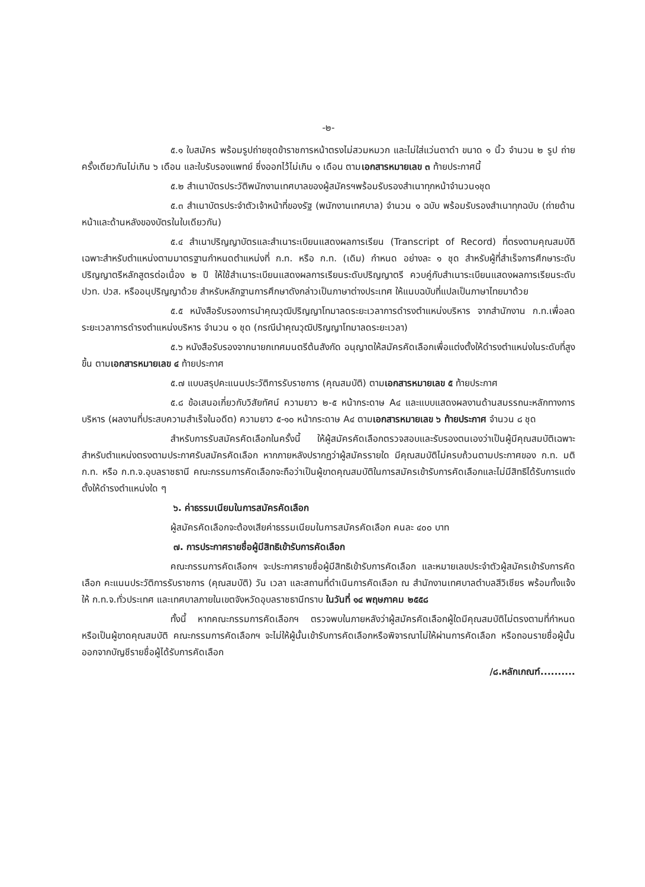-๒-
๕.๑ ใบสมัคร พร้อมรูปถ่ายชุดข้าราชการหน้าตรงไม่สวมหมวก และไม่ใส่แว่นตาดำ ขนาด ๑ นิ้ว จำนวน ๒ รูป ถ่ายครั้งเดียวกันไม่เกิน ๖ เดือน และใบรับรองแพทย์ ซึ่งออกไว้ไม่เกิน ๑ เดือน ตามเอกสารหมายเลข ๓ ท้ายประกาศนี้
๕.๒ สำเนาบัตรประวัติพนักงานเทศบาลของผู้สมัครฯพร้อมรับรองสำเนาทุกหน้าจำนวน๑ชุด
๕.๓ สำเนาบัตรประจำตัวเจ้าหน้าที่ของรัฐ (พนักงานเทศบาล) จำนวน ๑ ฉบับ พร้อมรับรองสำเนาทุกฉบับ (ถ่ายด้านหน้าและด้านหลังของบัตรในใบเดียวกัน)
๕.๔ สำเนาปริญญาบัตรและสำเนาระเบียนแสดงผลการเรียน (Transcript of Record) ที่ตรงตามคุณสมบัติเฉพาะสำหรับตำแหน่งตามมาตรฐานกำหนดตำแหน่งที่ ก.ท. หรือ ก.ท. (เดิม) กำหนด อย่างละ ๑ ชุด สำหรับผู้ที่สำเร็จการศึกษาระดับปริญญาตรีหลักสูตรต่อเนื่อง ๒ ปี ให้ใช้สำเนาระเบียนแสดงผลการเรียนระดับปริญญาตรี ควบคู่กับสำเนาระเบียนแสดงผลการเรียนระดับ ปวท. ปวส. หรืออนุปริญญาด้วย สำหรับหลักฐานการศึกษาดังกล่าวเป็นภาษาต่างประเทศ ให้แนบฉบับที่แปลเป็นภาษาไทยมาด้วย
๕.๕ หนังสือรับรองการนำคุณวุฒิปริญญาโทมาลดระยะเวลาการดำรงตำแหน่งบริหาร จากสำนักงาน ก.ท.เพื่อลดระยะเวลาการดำรงตำแหน่งบริหาร จำนวน ๑ ชุด (กรณีนำคุณวุฒิปริญญาโทมาลดระยะเวลา)
๕.๖ หนังสือรับรองจากนายกเทศมนตรีต้นสังกัด อนุญาตให้สมัครคัดเลือกเพื่อแต่งตั้งให้ดำรงตำแหน่งในระดับที่สูงขึ้น ตามเอกสารหมายเลข ๔ ท้ายประกาศ
๕.๗ แบบสรุปคะแนนประวัติการรับราชการ (คุณสมบัติ) ตามเอกสารหมายเลข ๕ ท้ายประกาศ
๕.๘ ข้อเสนอเกี่ยวกับวิสัยทัศน์ ความยาว ๒-๕ หน้ากระดาษ A๔ และแบบแสดงผลงานด้านสมรรถนะหลักทางการบริหาร (ผลงานที่ประสบความสำเร็จในอดีต) ความยาว ๕-๑๐ หน้ากระดาษ A๔ ตามเอกสารหมายเลข ๖ ท้ายประกาศ จำนวน ๘ ชุด
สำหรับการรับสมัครคัดเลือกในครั้งนี้ ให้ผู้สมัครคัดเลือกตรวจสอบและรับรองตนเองว่าเป็นผู้มีคุณสมบัติเฉพาะสำหรับตำแหน่งตรงตามประกาศรับสมัครคัดเลือก หากภายหลังปรากฏว่าผู้สมัครรายใด มีคุณสมบัติไม่ครบถ้วนตามประกาศของ ก.ท. มติ ก.ท. หรือ ก.ท.จ.อุบลราชธานี คณะกรรมการคัดเลือกจะถือว่าเป็นผู้ขาดคุณสมบัติในการสมัครเข้ารับการคัดเลือกและไม่มีสิทธิได้รับการแต่งตั้งให้ดำรงตำแหน่งใด ๆ
๖. ค่าธรรมเนียมในการสมัครคัดเลือก
ผู้สมัครคัดเลือกจะต้องเสียค่าธรรมเนียมในการสมัครคัดเลือก คนละ ๔๐๐ บาท
๗. การประกาศรายชื่อผู้มีสิทธิเข้ารับการคัดเลือก
คณะกรรมการคัดเลือกฯ จะประกาศรายชื่อผู้มีสิทธิเข้ารับการคัดเลือก และหมายเลขประจำตัวผู้สมัครเข้ารับการคัดเลือก คะแนนประวัติการรับราชการ (คุณสมบัติ) วัน เวลา และสถานที่ดำเนินการคัดเลือก ณ สำนักงานเทศบาลตำบลสีวิเชียร พร้อมทั้งแจ้งให้ ก.ท.จ.ทั่วประเทศ และเทศบาลภายในเขตจังหวัดอุบลราชธานีทราบ ในวันที่ ๑๔ พฤษภาคม ๒๕๕๘
ทั้งนี้ หากคณะกรรมการคัดเลือกฯ ตรวจพบในภายหลังว่าผู้สมัครคัดเลือกผู้ใดมีคุณสมบัติไม่ตรงตามที่กำหนด หรือเป็นผู้ขาดคุณสมบัติ คณะกรรมการคัดเลือกฯ จะไม่ให้ผู้นั้นเข้ารับการคัดเลือกหรือพิจารณาไม่ให้ผ่านการคัดเลือก หรือถอนรายชื่อผู้นั้นออกจากบัญชีรายชื่อผู้ได้รับการคัดเลือก
/๘.หลักเกณฑ์..........